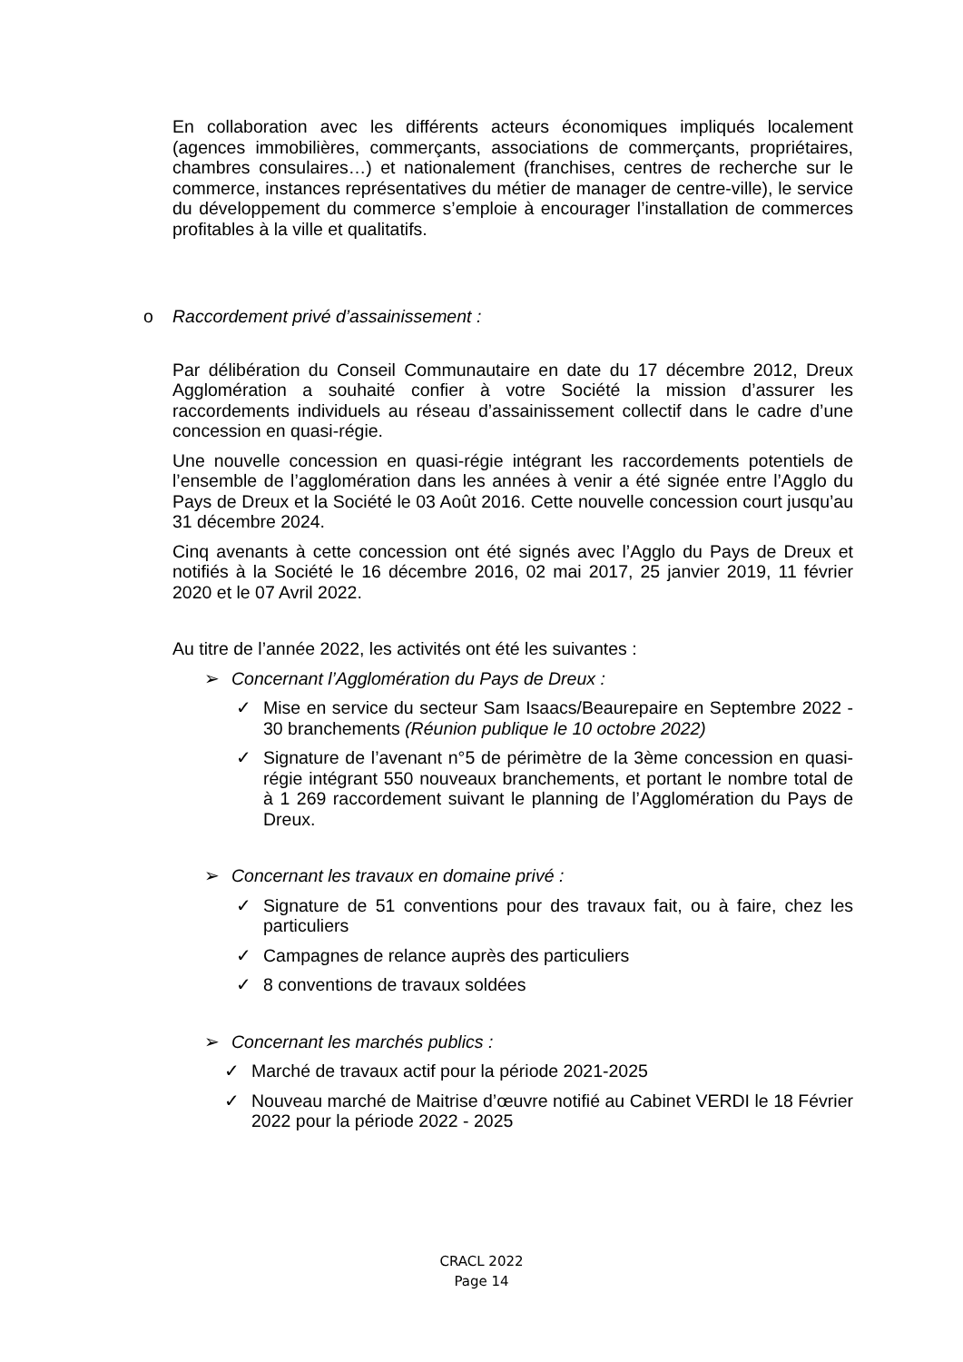En collaboration avec les différents acteurs économiques impliqués localement (agences immobilières, commerçants, associations de commerçants, propriétaires, chambres consulaires…) et nationalement (franchises, centres de recherche sur le commerce, instances représentatives du métier de manager de centre-ville), le service du développement du commerce s’emploie à encourager l’installation de commerces profitables à la ville et qualitatifs.
o Raccordement privé d’assainissement :
Par délibération du Conseil Communautaire en date du 17 décembre 2012, Dreux Agglomération a souhaité confier à votre Société la mission d’assurer les raccordements individuels au réseau d’assainissement collectif dans le cadre d’une concession en quasi-régie.
Une nouvelle concession en quasi-régie intégrant les raccordements potentiels de l’ensemble de l’agglomération dans les années à venir a été signée entre l’Agglo du Pays de Dreux et la Société le 03 Août 2016. Cette nouvelle concession court jusqu’au 31 décembre 2024.
Cinq avenants à cette concession ont été signés avec l’Agglo du Pays de Dreux et notifiés à la Société le 16 décembre 2016, 02 mai 2017, 25 janvier 2019, 11 février 2020 et le 07 Avril 2022.
Au titre de l’année 2022, les activités ont été les suivantes :
➢ Concernant l’Agglomération du Pays de Dreux :
✓ Mise en service du secteur Sam Isaacs/Beaurepaire en Septembre 2022 - 30 branchements (Réunion publique le 10 octobre 2022)
✓ Signature de l’avenant n°5 de périmètre de la 3ème concession en quasi-régie intégrant 550 nouveaux branchements, et portant le nombre total de à 1 269 raccordement suivant le planning de l’Agglomération du Pays de Dreux.
➢ Concernant les travaux en domaine privé :
✓ Signature de 51 conventions pour des travaux fait, ou à faire, chez les particuliers
✓ Campagnes de relance auprès des particuliers
✓ 8 conventions de travaux soldées
➢ Concernant les marchés publics :
✓ Marché de travaux actif pour la période 2021-2025
✓ Nouveau marché de Maitrise d’œuvre notifié au Cabinet VERDI le 18 Février 2022 pour la période 2022 - 2025
CRACL 2022
Page 14